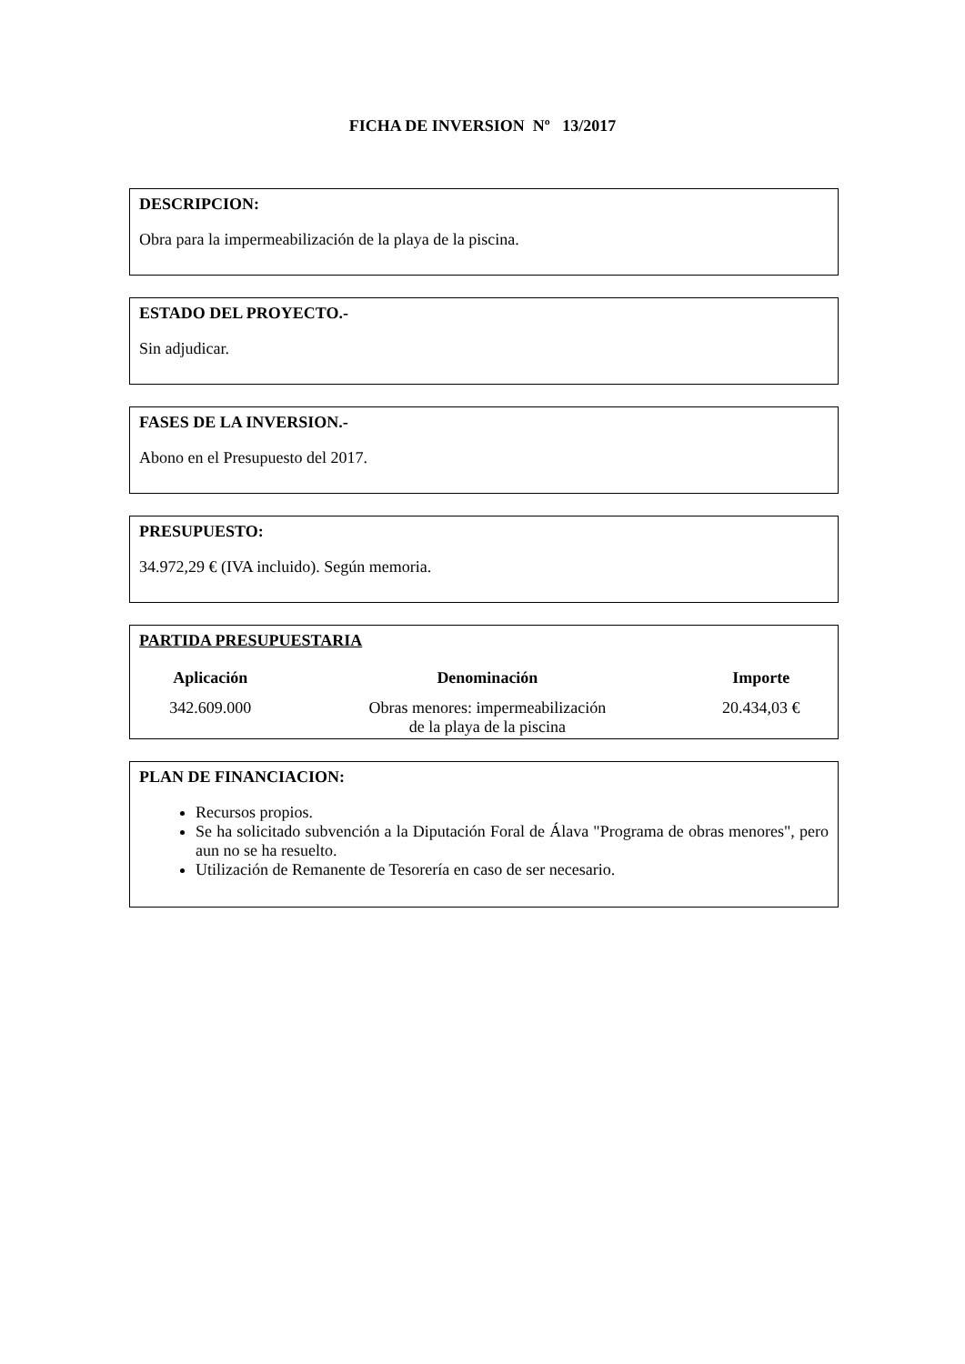FICHA DE INVERSION Nº 13/2017
DESCRIPCION:
Obra para la impermeabilización de la playa de la piscina.
ESTADO DEL PROYECTO.-
Sin adjudicar.
FASES DE LA INVERSION.-
Abono en el Presupuesto del 2017.
PRESUPUESTO:
34.972,29 € (IVA incluido). Según memoria.
PARTIDA PRESUPUESTARIA
| Aplicación | Denominación | Importe |
| --- | --- | --- |
| 342.609.000 | Obras menores: impermeabilización de la playa de la piscina | 20.434,03 € |
PLAN DE FINANCIACION:
Recursos propios.
Se ha solicitado subvención a la Diputación Foral de Álava "Programa de obras menores", pero aun no se ha resuelto.
Utilización de Remanente de Tesorería en caso de ser necesario.